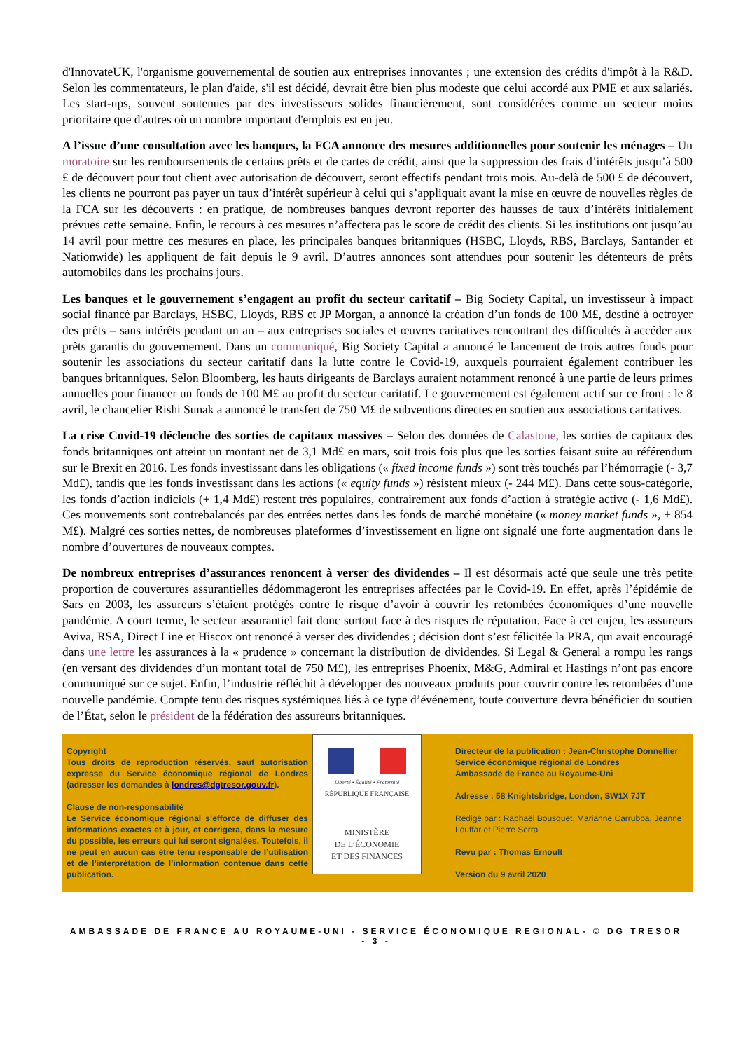d'InnovateUK, l'organisme gouvernemental de soutien aux entreprises innovantes ; une extension des crédits d'impôt à la R&D. Selon les commentateurs, le plan d'aide, s'il est décidé, devrait être bien plus modeste que celui accordé aux PME et aux salariés. Les start-ups, souvent soutenues par des investisseurs solides financièrement, sont considérées comme un secteur moins prioritaire que d'autres où un nombre important d'emplois est en jeu.
A l’issue d’une consultation avec les banques, la FCA annonce des mesures additionnelles pour soutenir les ménages – Un moratoire sur les remboursements de certains prêts et de cartes de crédit, ainsi que la suppression des frais d’intérêts jusqu’à 500 £ de découvert pour tout client avec autorisation de découvert, seront effectifs pendant trois mois. Au-delà de 500 £ de découvert, les clients ne pourront pas payer un taux d’intérêt supérieur à celui qui s’appliquait avant la mise en œuvre de nouvelles règles de la FCA sur les découverts : en pratique, de nombreuses banques devront reporter des hausses de taux d’intérêts initialement prévues cette semaine. Enfin, le recours à ces mesures n’affectera pas le score de crédit des clients. Si les institutions ont jusqu’au 14 avril pour mettre ces mesures en place, les principales banques britanniques (HSBC, Lloyds, RBS, Barclays, Santander et Nationwide) les appliquent de fait depuis le 9 avril. D’autres annonces sont attendues pour soutenir les détenteurs de prêts automobiles dans les prochains jours.
Les banques et le gouvernement s’engagent au profit du secteur caritatif – Big Society Capital, un investisseur à impact social financé par Barclays, HSBC, Lloyds, RBS et JP Morgan, a annoncé la création d’un fonds de 100 M£, destiné à octroyer des prêts – sans intérêts pendant un an – aux entreprises sociales et œuvres caritatives rencontrant des difficultés à accéder aux prêts garantis du gouvernement. Dans un communiqué, Big Society Capital a annoncé le lancement de trois autres fonds pour soutenir les associations du secteur caritatif dans la lutte contre le Covid-19, auxquels pourraient également contribuer les banques britanniques. Selon Bloomberg, les hauts dirigeants de Barclays auraient notamment renoncé à une partie de leurs primes annuelles pour financer un fonds de 100 M£ au profit du secteur caritatif. Le gouvernement est également actif sur ce front : le 8 avril, le chancelier Rishi Sunak a annoncé le transfert de 750 M£ de subventions directes en soutien aux associations caritatives.
La crise Covid-19 déclenche des sorties de capitaux massives – Selon des données de Calastone, les sorties de capitaux des fonds britanniques ont atteint un montant net de 3,1 Md£ en mars, soit trois fois plus que les sorties faisant suite au référendum sur le Brexit en 2016. Les fonds investissant dans les obligations (« fixed income funds ») sont très touchés par l’hémorragie (- 3,7 Md£), tandis que les fonds investissant dans les actions (« equity funds ») résistent mieux (- 244 M£). Dans cette sous-catégorie, les fonds d’action indiciels (+ 1,4 Md£) restent très populaires, contrairement aux fonds d’action à stratégie active (- 1,6 Md£). Ces mouvements sont contrebalancés par des entrées nettes dans les fonds de marché monétaire (« money market funds », + 854 M£). Malgré ces sorties nettes, de nombreuses plateformes d’investissement en ligne ont signalé une forte augmentation dans le nombre d’ouvertures de nouveaux comptes.
De nombreux entreprises d’assurances renoncent à verser des dividendes – Il est désormais acté que seule une très petite proportion de couvertures assurantielles dédommageront les entreprises affectées par le Covid-19. En effet, après l’épidémie de Sars en 2003, les assureurs s’étaient protégés contre le risque d’avoir à couvrir les retombées économiques d’une nouvelle pandémie. A court terme, le secteur assurantiel fait donc surtout face à des risques de réputation. Face à cet enjeu, les assureurs Aviva, RSA, Direct Line et Hiscox ont renoncé à verser des dividendes ; décision dont s’est félicitée la PRA, qui avait encouragé dans une lettre les assurances à la « prudence » concernant la distribution de dividendes. Si Legal & General a rompu les rangs (en versant des dividendes d’un montant total de 750 M£), les entreprises Phoenix, M&G, Admiral et Hastings n’ont pas encore communiqué sur ce sujet. Enfin, l’industrie réfléchit à développer des nouveaux produits pour couvrir contre les retombées d’une nouvelle pandémie. Compte tenu des risques systémiques liés à ce type d’événement, toute couverture devra bénéficier du soutien de l’État, selon le président de la fédération des assureurs britanniques.
Copyright
Tous droits de reproduction réservés, sauf autorisation expresse du Service économique régional de Londres (adresser les demandes à londres@dgtresor.gouv.fr).
Clause de non-responsabilité
Le Service économique régional s’efforce de diffuser des informations exactes et à jour, et corrigera, dans la mesure du possible, les erreurs qui lui seront signalées. Toutefois, il ne peut en aucun cas être tenu responsable de l’utilisation et de l’interprétation de l’information contenue dans cette publication.
Liberté • Égalité • Fraternité
RÉPUBLIQUE FRANÇAISE
MINISTÈRE
DE L’ÉCONOMIE
ET DES FINANCES
Directeur de la publication : Jean-Christophe Donnellier
Service économique régional de Londres
Ambassade de France au Royaume-Uni
Adresse : 58 Knightsbridge, London, SW1X 7JT
Rédigé par : Raphaël Bousquet, Marianne Carrubba, Jeanne Louffar et Pierre Serra
Revu par : Thomas Ernoult
Version du 9 avril 2020
AMBASSADE DE FRANCE AU ROYAUME-UNI - SERVICE ÉCONOMIQUE REGIONAL- © DG TRESOR
- 3 -